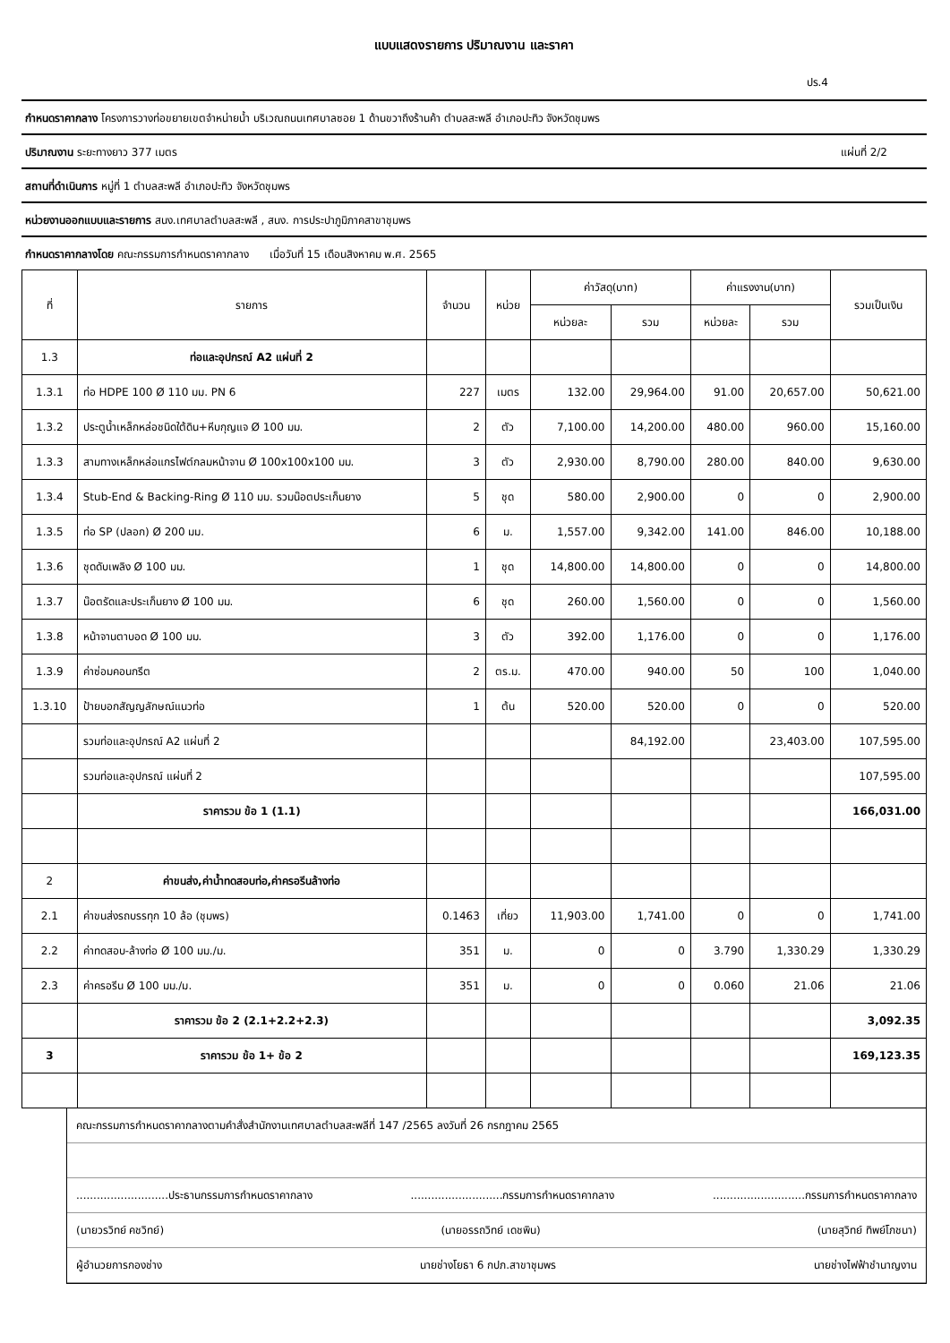แบบแสดงรายการ ปริมาณงาน และราคา
ปร.4
กำหนดราคากลาง โครงการวางท่อขยายเขตจำหน่ายน้ำ บริเวณถนนเทศบาลซอย 1 ด้านขวาถึงร้านค้า ตำบลสะพลี อำเภอปะทิว จังหวัดชุมพร
ปริมาณงาน ระยะทางยาว 377 เมตร แผ่นที่ 2/2
สถานที่ดำเนินการ หมู่ที่ 1 ตำบลสะพลี อำเภอปะทิว จังหวัดชุมพร
หน่วยงานออกแบบและรายการ สนง.เทศบาลตำบลสะพลี , สนง. การประปาภูมิภาคสาขาชุมพร
กำหนดราคากลางโดย คณะกรรมการกำหนดราคากลาง เมื่อวันที่ 15 เดือนสิงหาคม พ.ศ. 2565
| ที่ | รายการ | จำนวน | หน่วย | ค่าวัสดุ(บาท) | | ค่าแรงงาน(บาท) | | รวมเป็นเงิน |
| --- | --- | --- | --- | --- | --- | --- | --- | --- |
| | | | | หน่วยละ | รวม | หน่วยละ | รวม | |
| 1.3 | ท่อและอุปกรณ์ A2 แผ่นที่ 2 | | | | | | | |
| 1.3.1 | ท่อ HDPE 100 Ø 110 มม. PN 6 | 227 | เมตร | 132.00 | 29,964.00 | 91.00 | 20,657.00 | 50,621.00 |
| 1.3.2 | ประตูน้ำเหล็กหล่อชนิดใต้ดิน+หีบกุญแจ Ø 100 มม. | 2 | ตัว | 7,100.00 | 14,200.00 | 480.00 | 960.00 | 15,160.00 |
| 1.3.3 | สามทางเหล็กหล่อแกรไฟต์กลมหน้าจาน Ø 100x100x100 มม. | 3 | ตัว | 2,930.00 | 8,790.00 | 280.00 | 840.00 | 9,630.00 |
| 1.3.4 | Stub-End & Backing-Ring Ø 110 มม. รวมน๊อตประเก็นยาง | 5 | ชุด | 580.00 | 2,900.00 | 0 | 0 | 2,900.00 |
| 1.3.5 | ท่อ SP (ปลอก) Ø 200 มม. | 6 | ม. | 1,557.00 | 9,342.00 | 141.00 | 846.00 | 10,188.00 |
| 1.3.6 | ชุดดับเพลิง Ø 100 มม. | 1 | ชุด | 14,800.00 | 14,800.00 | 0 | 0 | 14,800.00 |
| 1.3.7 | น๊อตรัดและประเก็นยาง Ø 100 มม. | 6 | ชุด | 260.00 | 1,560.00 | 0 | 0 | 1,560.00 |
| 1.3.8 | หน้าจานตาบอด Ø 100 มม. | 3 | ตัว | 392.00 | 1,176.00 | 0 | 0 | 1,176.00 |
| 1.3.9 | ค่าซ่อมคอนกรีต | 2 | ตร.ม. | 470.00 | 940.00 | 50 | 100 | 1,040.00 |
| 1.3.10 | ป้ายบอกสัญญลักษณ์แนวท่อ | 1 | ต้น | 520.00 | 520.00 | 0 | 0 | 520.00 |
| | รวมท่อและอุปกรณ์ A2 แผ่นที่ 2 | | | | 84,192.00 | | 23,403.00 | 107,595.00 |
| | รวมท่อและอุปกรณ์ แผ่นที่ 2 | | | | | | | 107,595.00 |
| | ราคารวม ข้อ 1 (1.1) | | | | | | | 166,031.00 |
| 2 | ค่าขนส่ง,ค่าน้ำทดสอบท่อ,ค่าครอรีนล้างท่อ | | | | | | | |
| 2.1 | ค่าขนส่งรถบรรทุก 10 ล้อ (ชุมพร) | 0.1463 | เที่ยว | 11,903.00 | 1,741.00 | 0 | 0 | 1,741.00 |
| 2.2 | ค่าทดสอบ-ล้างท่อ Ø 100 มม./ม. | 351 | ม. | 0 | 0 | 3.790 | 1,330.29 | 1,330.29 |
| 2.3 | ค่าครอรีน Ø 100 มม./ม. | 351 | ม. | 0 | 0 | 0.060 | 21.06 | 21.06 |
| | ราคารวม ข้อ 2 (2.1+2.2+2.3) | | | | | | | 3,092.35 |
| 3 | ราคารวม ข้อ 1+ ข้อ 2 | | | | | | | 169,123.35 |
คณะกรรมการกำหนดราคากลางตามคำสั่งสำนักงานเทศบาลตำบลสะพลีที่ 147 /2565 ลงวันที่ 26 กรกฎาคม 2565
...........................ประธานกรรมการกำหนดราคากลาง...........................กรรมการกำหนดราคากลาง...........................กรรมการกำหนดราคากลาง
(นายวรวิทย์ คชวิทย์) (นายอรรถวิทย์ เดชพิน) (นายสุวิทย์ ทิพย์โภชนา)
ผู้อำนวยการกองช่าง นายช่างโยธา 6 กปภ.สาขาชุมพร นายช่างไฟฟ้าชำนาญงาน